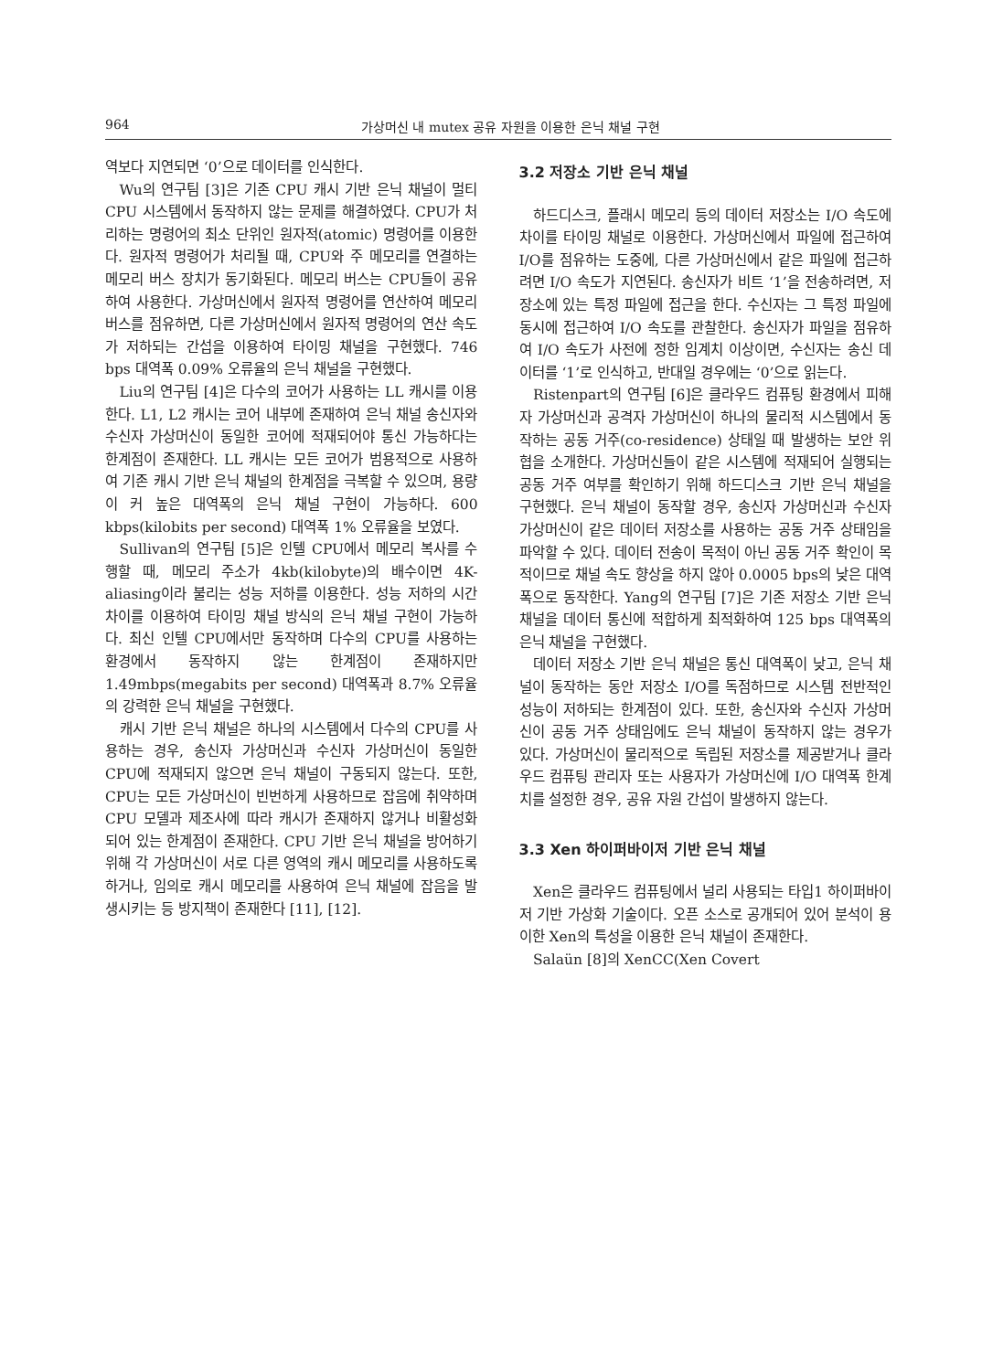964 가상머신 내 mutex 공유 자원을 이용한 은닉 채널 구현
역보다 지연되면 ‘0’으로 데이터를 인식한다.
Wu의 연구팀 [3]은 기존 CPU 캐시 기반 은닉 채널이 멀티 CPU 시스템에서 동작하지 않는 문제를 해결하였다. CPU가 처리하는 명령어의 최소 단위인 원자적(atomic) 명령어를 이용한다. 원자적 명령어가 처리될 때, CPU와 주 메모리를 연결하는 메모리 버스 장치가 동기화된다. 메모리 버스는 CPU들이 공유하여 사용한다. 가상머신에서 원자적 명령어를 연산하여 메모리 버스를 점유하면, 다른 가상머신에서 원자적 명령어의 연산 속도가 저하되는 간섭을 이용하여 타이밍 채널을 구현했다. 746 bps 대역폭 0.09% 오류율의 은닉 채널을 구현했다.
Liu의 연구팀 [4]은 다수의 코어가 사용하는 LL 캐시를 이용한다. L1, L2 캐시는 코어 내부에 존재하여 은닉 채널 송신자와 수신자 가상머신이 동일한 코어에 적재되어야 통신 가능하다는 한계점이 존재한다. LL 캐시는 모든 코어가 범용적으로 사용하여 기존 캐시 기반 은닉 채널의 한계점을 극복할 수 있으며, 용량이 커 높은 대역폭의 은닉 채널 구현이 가능하다. 600 kbps(kilobits per second) 대역폭 1% 오류율을 보였다.
Sullivan의 연구팀 [5]은 인텔 CPU에서 메모리 복사를 수행할 때, 메모리 주소가 4kb(kilobyte)의 배수이면 4K-aliasing이라 불리는 성능 저하를 이용한다. 성능 저하의 시간 차이를 이용하여 타이밍 채널 방식의 은닉 채널 구현이 가능하다. 최신 인텔 CPU에서만 동작하며 다수의 CPU를 사용하는 환경에서 동작하지 않는 한계점이 존재하지만 1.49mbps(megabits per second) 대역폭과 8.7% 오류율의 강력한 은닉 채널을 구현했다.
캐시 기반 은닉 채널은 하나의 시스템에서 다수의 CPU를 사용하는 경우, 송신자 가상머신과 수신자 가상머신이 동일한 CPU에 적재되지 않으면 은닉 채널이 구동되지 않는다. 또한, CPU는 모든 가상머신이 빈번하게 사용하므로 잡음에 취약하며 CPU 모델과 제조사에 따라 캐시가 존재하지 않거나 비활성화 되어 있는 한계점이 존재한다. CPU 기반 은닉 채널을 방어하기 위해 각 가상머신이 서로 다른 영역의 캐시 메모리를 사용하도록 하거나, 임의로 캐시 메모리를 사용하여 은닉 채널에 잡음을 발생시키는 등 방지책이 존재한다 [11], [12].
3.2 저장소 기반 은닉 채널
하드디스크, 플래시 메모리 등의 데이터 저장소는 I/O 속도에 차이를 타이밍 채널로 이용한다. 가상머신에서 파일에 접근하여 I/O를 점유하는 도중에, 다른 가상머신에서 같은 파일에 접근하려면 I/O 속도가 지연된다. 송신자가 비트 ‘1’을 전송하려면, 저장소에 있는 특정 파일에 접근을 한다. 수신자는 그 특정 파일에 동시에 접근하여 I/O 속도를 관찰한다. 송신자가 파일을 점유하여 I/O 속도가 사전에 정한 임계치 이상이면, 수신자는 송신 데이터를 ‘1’로 인식하고, 반대일 경우에는 ‘0’으로 읽는다.
Ristenpart의 연구팀 [6]은 클라우드 컴퓨팅 환경에서 피해자 가상머신과 공격자 가상머신이 하나의 물리적 시스템에서 동작하는 공동 거주(co-residence) 상태일 때 발생하는 보안 위협을 소개한다. 가상머신들이 같은 시스템에 적재되어 실행되는 공동 거주 여부를 확인하기 위해 하드디스크 기반 은닉 채널을 구현했다. 은닉 채널이 동작할 경우, 송신자 가상머신과 수신자 가상머신이 같은 데이터 저장소를 사용하는 공동 거주 상태임을 파악할 수 있다. 데이터 전송이 목적이 아닌 공동 거주 확인이 목적이므로 채널 속도 향상을 하지 않아 0.0005 bps의 낮은 대역폭으로 동작한다. Yang의 연구팀 [7]은 기존 저장소 기반 은닉 채널을 데이터 통신에 적합하게 최적화하여 125 bps 대역폭의 은닉 채널을 구현했다.
데이터 저장소 기반 은닉 채널은 통신 대역폭이 낮고, 은닉 채널이 동작하는 동안 저장소 I/O를 독점하므로 시스템 전반적인 성능이 저하되는 한계점이 있다. 또한, 송신자와 수신자 가상머신이 공동 거주 상태임에도 은닉 채널이 동작하지 않는 경우가 있다. 가상머신이 물리적으로 독립된 저장소를 제공받거나 클라우드 컴퓨팅 관리자 또는 사용자가 가상머신에 I/O 대역폭 한계치를 설정한 경우, 공유 자원 간섭이 발생하지 않는다.
3.3 Xen 하이퍼바이저 기반 은닉 채널
Xen은 클라우드 컴퓨팅에서 널리 사용되는 타입1 하이퍼바이저 기반 가상화 기술이다. 오픈 소스로 공개되어 있어 분석이 용이한 Xen의 특성을 이용한 은닉 채널이 존재한다.
Salaün [8]의 XenCC(Xen Covert